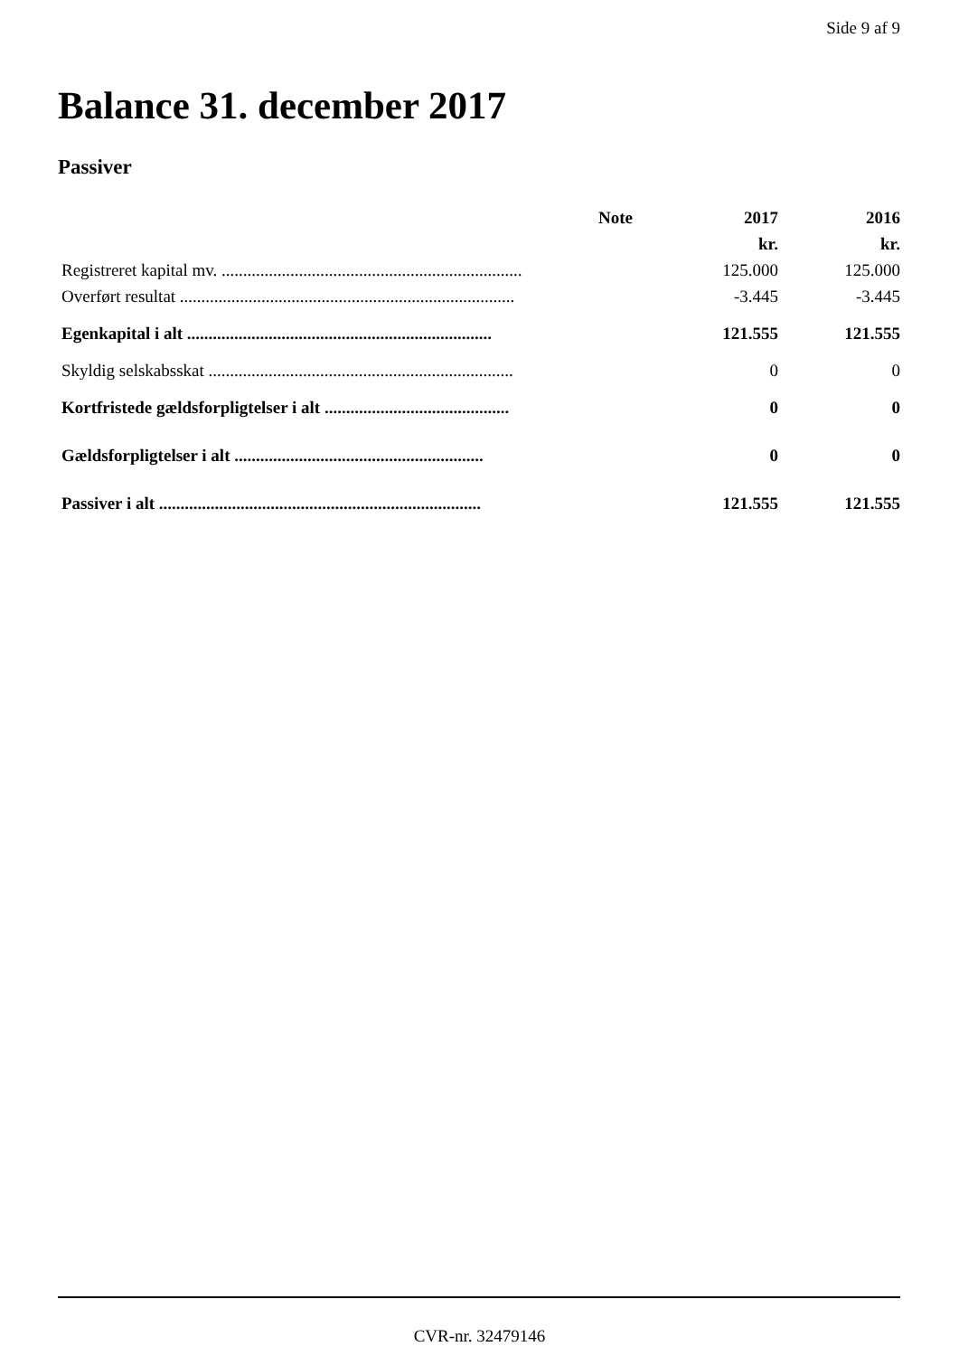Side 9 af 9
Balance 31. december 2017
Passiver
| | Note | 2017 | 2016 |
| --- | --- | --- | --- |
| | | kr. | kr. |
| Registreret kapital mv. ...................................................................... | | 125.000 | 125.000 |
| Overført resultat .............................................................................. | | -3.445 | -3.445 |
| Egenkapital i alt ....................................................................... | | 121.555 | 121.555 |
| Skyldig selskabsskat ....................................................................... | | 0 | 0 |
| Kortfristede gældsforpligtelser i alt ........................................... | | 0 | 0 |
| Gældsforpligtelser i alt .......................................................... | | 0 | 0 |
| Passiver i alt ........................................................................... | | 121.555 | 121.555 |
CVR-nr. 32479146